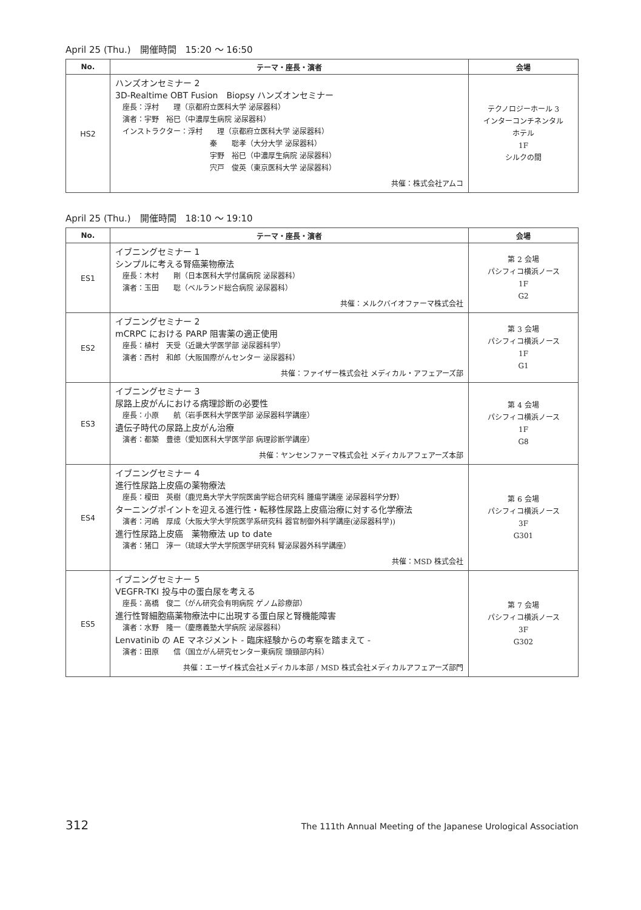April 25 (Thu.)　開催時間　15:20 ～ 16:50
| No. | テーマ・座長・演者 | 会場 |
| --- | --- | --- |
| HS2 | ハンズオンセミナー 2 3D-Realtime OBT Fusion Biopsy ハンズオンセミナー 座長：浮村 理（京都府立医科大学 泌尿器科） 演者：宇野 裕巳（中濃厚生病院 泌尿器科） インストラクター：浮村 理（京都府立医科大学 泌尿器科） 秦 聡孝（大分大学 泌尿器科） 宇野 裕巳（中濃厚生病院 泌尿器科） 宍戸 俊英（東京医科大学 泌尿器科） 共催：株式会社アムコ | テクノロジーホール 3 インターコンチネンタル ホテル 1F シルクの間 |
April 25 (Thu.)　開催時間　18:10 ～ 19:10
| No. | テーマ・座長・演者 | 会場 |
| --- | --- | --- |
| ES1 | イブニングセミナー 1 シンプルに考える腎癌薬物療法 座長：木村 剛（日本医科大学付属病院 泌尿器科） 演者：玉田 聡（ベルランド総合病院 泌尿器科） 共催：メルクバイオファーマ株式会社 | 第 2 会場 パシフィコ横浜ノース 1F G2 |
| ES2 | イブニングセミナー 2 mCRPC における PARP 阻害薬の適正使用 座長：植村 天受（近畿大学医学部 泌尿器科学） 演者：西村 和郎（大阪国際がんセンター 泌尿器科） 共催：ファイザー株式会社 メディカル・アフェアーズ部 | 第 3 会場 パシフィコ横浜ノース 1F G1 |
| ES3 | イブニングセミナー 3 尿路上皮がんにおける病理診断の必要性 座長：小原 航（岩手医科大学医学部 泌尿器科学講座） 遺伝子時代の尿路上皮がん治療 演者：都築 豊徳（愛知医科大学医学部 病理診断学講座） 共催：ヤンセンファーマ株式会社 メディカルアフェアーズ本部 | 第 4 会場 パシフィコ横浜ノース 1F G8 |
| ES4 | イブニングセミナー 4 進行性尿路上皮癌の薬物療法 座長：榎田 英樹（鹿児島大学大学院医歯学総合研究科 腫瘍学講座 泌尿器科学分野） ターニングポイントを迎える進行性・転移性尿路上皮癌治療に対する化学療法 演者：河嶋 厚成（大阪大学大学院医学系研究科 器官制御外科学講座(泌尿器科学)) 進行性尿路上皮癌 薬物療法 up to date 演者：猪口 淳一（琉球大学大学院医学研究科 腎泌尿器外科学講座） 共催：MSD 株式会社 | 第 6 会場 パシフィコ横浜ノース 3F G301 |
| ES5 | イブニングセミナー 5 VEGFR-TKI 投与中の蛋白尿を考える 座長：高橋 俊二（がん研究会有明病院 ゲノム診療部） 進行性腎細胞癌薬物療法中に出現する蛋白尿と腎機能障害 演者：水野 隆一（慶應義塾大学病院 泌尿器科） Lenvatinib の AE マネジメント - 臨床経験からの考察を踏まえて - 演者：田原 信（国立がん研究センター東病院 頭頸部内科） 共催：エーザイ株式会社メディカル本部 / MSD 株式会社メディカルアフェアーズ部門 | 第 7 会場 パシフィコ横浜ノース 3F G302 |
312 The 111th Annual Meeting of the Japanese Urological Association